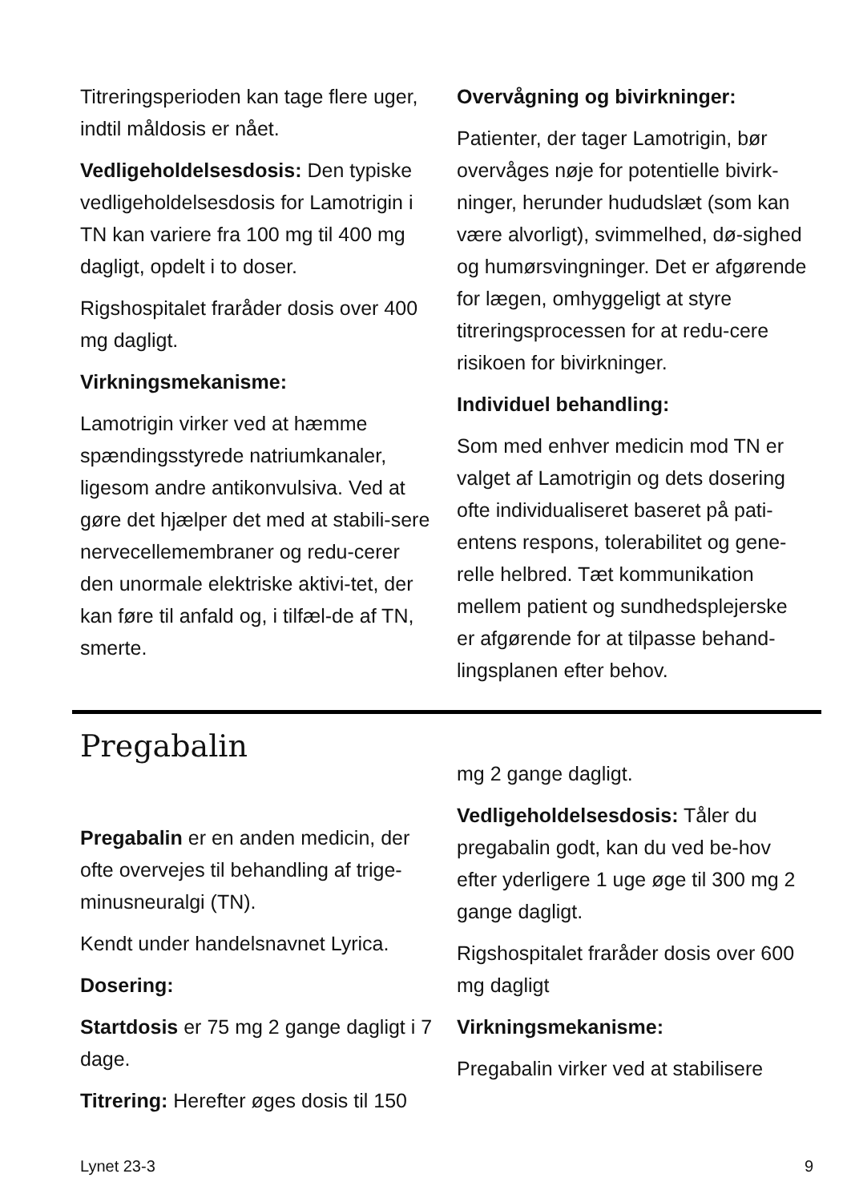Titreringsperioden kan tage flere uger, indtil måldosis er nået.
Vedligeholdelsesdosis: Den typiske vedligeholdelsesdosis for Lamotrigin i TN kan variere fra 100 mg til 400 mg dagligt, opdelt i to doser.
Rigshospitalet fraråder dosis over 400 mg dagligt.
Virkningsmekanisme:
Lamotrigin virker ved at hæmme spændingsstyrede natriumkanaler, ligesom andre antikonvulsiva. Ved at gøre det hjælper det med at stabili-sere nervecellemembraner og redu-cerer den unormale elektriske aktivi-tet, der kan føre til anfald og, i tilfæl-de af TN, smerte.
Overvågning og bivirkninger:
Patienter, der tager Lamotrigin, bør overvåges nøje for potentielle bivirk-ninger, herunder hududslæt (som kan være alvorligt), svimmelhed, dø-sighed og humørsvingninger. Det er afgørende for lægen, omhyggeligt at styre titreringsprocessen for at redu-cere risikoen for bivirkninger.
Individuel behandling:
Som med enhver medicin mod TN er valget af Lamotrigin og dets dosering ofte individualiseret baseret på pati-entens respons, tolerabilitet og gene-relle helbred. Tæt kommunikation mellem patient og sundhedsplejerske er afgørende for at tilpasse behand-lingsplanen efter behov.
Pregabalin
Pregabalin er en anden medicin, der ofte overvejes til behandling af trige-minusneuralgi (TN).
Kendt under handelsnavnet Lyrica.
Dosering:
Startdosis er 75 mg 2 gange dagligt i 7 dage.
Titrering: Herefter øges dosis til 150
mg 2 gange dagligt.
Vedligeholdelsesdosis: Tåler du pregabalin godt, kan du ved be-hov efter yderligere 1 uge øge til 300 mg 2 gange dagligt.
Rigshospitalet fraråder dosis over 600 mg dagligt
Virkningsmekanisme:
Pregabalin virker ved at stabilisere
Lynet 23-3 9